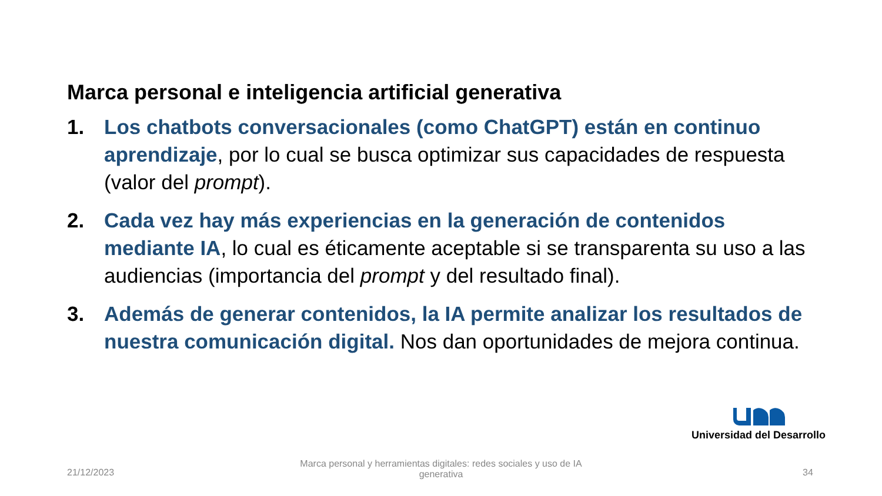Marca personal e inteligencia artificial generativa
1. Los chatbots conversacionales (como ChatGPT) están en continuo aprendizaje, por lo cual se busca optimizar sus capacidades de respuesta (valor del prompt).
2. Cada vez hay más experiencias en la generación de contenidos mediante IA, lo cual es éticamente aceptable si se transparenta su uso a las audiencias (importancia del prompt y del resultado final).
3. Además de generar contenidos, la IA permite analizar los resultados de nuestra comunicación digital. Nos dan oportunidades de mejora continua.
Universidad del Desarrollo
21/12/2023
Marca personal y herramientas digitales: redes sociales y uso de IA generativa
34